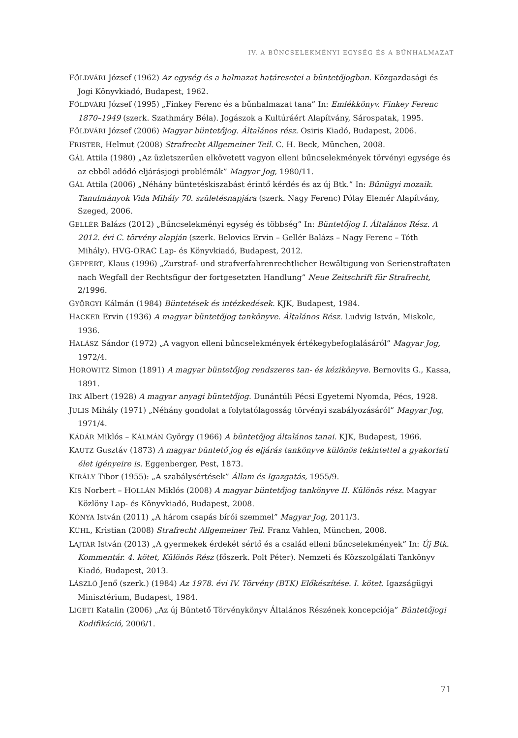IV. A BŰNCSELEKMÉNYI EGYSÉG ÉS A BŰNHALMAZAT
FÖLDVÁRI József (1962) Az egység és a halmazat határesetei a büntetőjogban. Közgazdasági és Jogi Könyvkiadó, Budapest, 1962.
FÖLDVÁRI József (1995) „Finkey Ferenc és a bűnhalmazat tana” In: Emlékkönyv. Finkey Ferenc 1870–1949 (szerk. Szathmáry Béla). Jogászok a Kultúráért Alapítvány, Sárospatak, 1995.
FÖLDVÁRI József (2006) Magyar büntetőjog. Általános rész. Osiris Kiadó, Budapest, 2006.
FRISTER, Helmut (2008) Strafrecht Allgemeiner Teil. C. H. Beck, München, 2008.
GÁL Attila (1980) „Az üzletszerűen elkövetett vagyon elleni bűncselekmények törvényi egysége és az ebből adódó eljárásjogi problémák” Magyar Jog, 1980/11.
GÁL Attila (2006) „Néhány büntetéskiszabást érintő kérdés és az új Btk.” In: Bűnügyi mozaik. Tanulmányok Vida Mihály 70. születésnapjára (szerk. Nagy Ferenc) Pólay Elemér Alapítvány, Szeged, 2006.
GELLÉR Balázs (2012) „Bűncselekményi egység és többség” In: Büntetőjog I. Általános Rész. A 2012. évi C. törvény alapján (szerk. Belovics Ervin – Gellér Balázs – Nagy Ferenc – Tóth Mihály). HVG-ORAC Lap- és Könyvkiadó, Budapest, 2012.
GEPPERT, Klaus (1996) „Zurstraf- und strafverfahrenrechtlicher Bewältigung von Serienstraftaten nach Wegfall der Rechtsfigur der fortgesetzten Handlung” Neue Zeitschrift für Strafrecht, 2/1996.
GYÖRGYI Kálmán (1984) Büntetések és intézkedések. KJK, Budapest, 1984.
HACKER Ervin (1936) A magyar büntetőjog tankönyve. Általános Rész. Ludvig István, Miskolc, 1936.
HALÁSZ Sándor (1972) „A vagyon elleni bűncselekmények értékegybefoglalásáról” Magyar Jog, 1972/4.
HOROWITZ Simon (1891) A magyar büntetőjog rendszeres tan- és kézikönyve. Bernovits G., Kassa, 1891.
IRK Albert (1928) A magyar anyagi büntetőjog. Dunántúli Pécsi Egyetemi Nyomda, Pécs, 1928.
JULIS Mihály (1971) „Néhány gondolat a folytatólagosság törvényi szabályozásáról” Magyar Jog, 1971/4.
KÁDÁR Miklós – KÁLMÁN György (1966) A büntetőjog általános tanai. KJK, Budapest, 1966.
KAUTZ Gusztáv (1873) A magyar büntető jog és eljárás tankönyve különös tekintettel a gyakorlati élet igényeire is. Eggenberger, Pest, 1873.
KIRÁLY Tibor (1955): „A szabálysértések” Állam és Igazgatás, 1955/9.
KIS Norbert – HOLLÁN Miklós (2008) A magyar büntetőjog tankönyve II. Különös rész. Magyar Közlöny Lap- és Könyvkiadó, Budapest, 2008.
KÓNYA István (2011) „A három csapás bírói szemmel” Magyar Jog, 2011/3.
KÜHL, Kristian (2008) Strafrecht Allgemeiner Teil. Franz Vahlen, München, 2008.
LAJTÁR István (2013) „A gyermekek érdekét sértő és a család elleni bűncselekmények” In: Új Btk. Kommentár. 4. kötet, Különös Rész (főszerk. Polt Péter). Nemzeti és Közszolgálati Tankönyv Kiadó, Budapest, 2013.
LÁSZLÓ Jenő (szerk.) (1984) Az 1978. évi IV. Törvény (BTK) Előkészítése. I. kötet. Igazságügyi Minisztérium, Budapest, 1984.
LIGETI Katalin (2006) „Az új Büntető Törvénykönyv Általános Részének koncepciója” Büntetőjogi Kodifikáció, 2006/1.
71